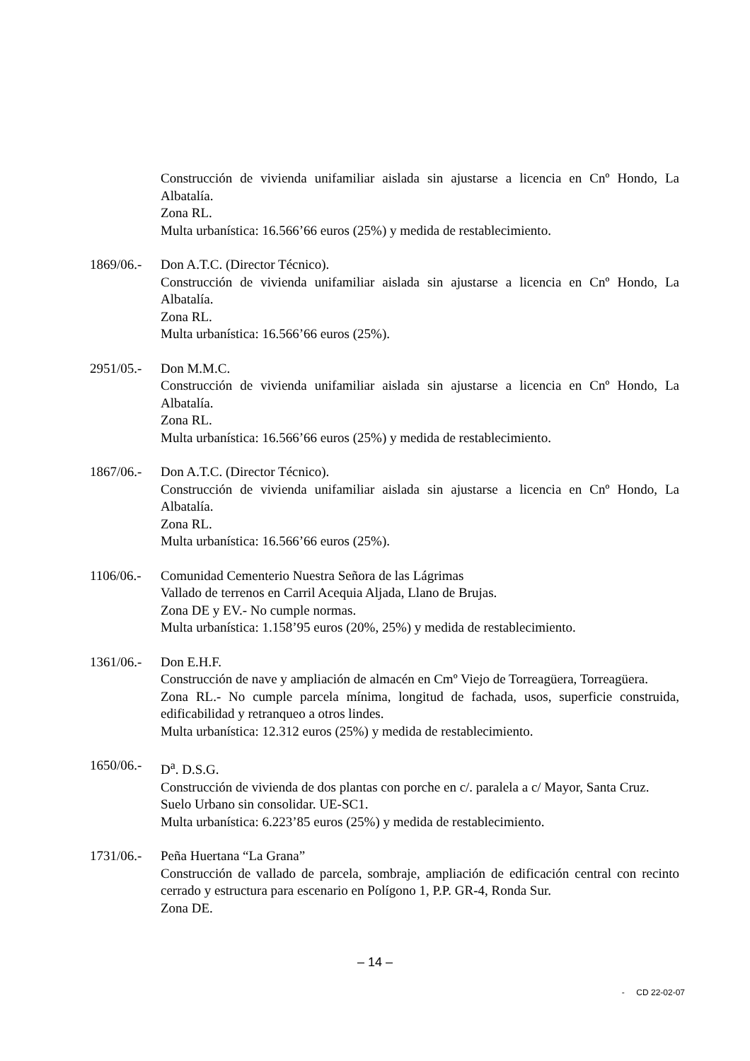Construcción de vivienda unifamiliar aislada sin ajustarse a licencia en Cnº Hondo, La Albatalía.
Zona RL.
Multa urbanística: 16.566’66 euros (25%) y medida de restablecimiento.
1869/06.-
Don A.T.C. (Director Técnico).
Construcción de vivienda unifamiliar aislada sin ajustarse a licencia en Cnº Hondo, La Albatalía.
Zona RL.
Multa urbanística: 16.566’66 euros (25%).
2951/05.-
Don M.M.C.
Construcción de vivienda unifamiliar aislada sin ajustarse a licencia en Cnº Hondo, La Albatalía.
Zona RL.
Multa urbanística: 16.566’66 euros (25%) y medida de restablecimiento.
1867/06.-
Don A.T.C. (Director Técnico).
Construcción de vivienda unifamiliar aislada sin ajustarse a licencia en Cnº Hondo, La Albatalía.
Zona RL.
Multa urbanística: 16.566’66 euros (25%).
1106/06.-
Comunidad Cementerio Nuestra Señora de las Lágrimas
Vallado de terrenos en Carril Acequia Aljada, Llano de Brujas.
Zona DE y EV.- No cumple normas.
Multa urbanística: 1.158’95 euros (20%, 25%) y medida de restablecimiento.
1361/06.-
Don E.H.F.
Construcción de nave y ampliación de almacén en Cmº Viejo de Torreagüera, Torreagüera.
Zona RL.- No cumple parcela mínima, longitud de fachada, usos, superficie construida, edificabilidad y retranqueo a otros lindes.
Multa urbanística: 12.312 euros (25%) y medida de restablecimiento.
1650/06.-
D<sup>a</sup>. D.S.G.
Construcción de vivienda de dos plantas con porche en c/. paralela a c/ Mayor, Santa Cruz.
Suelo Urbano sin consolidar. UE-SC1.
Multa urbanística: 6.223’85 euros (25%) y medida de restablecimiento.
1731/06.-
Peña Huertana “La Grana”
Construcción de vallado de parcela, sombraje, ampliación de edificación central con recinto cerrado y estructura para escenario en Polígono 1, P.P. GR-4, Ronda Sur.
Zona DE.
– 14 –
- CD 22-02-07